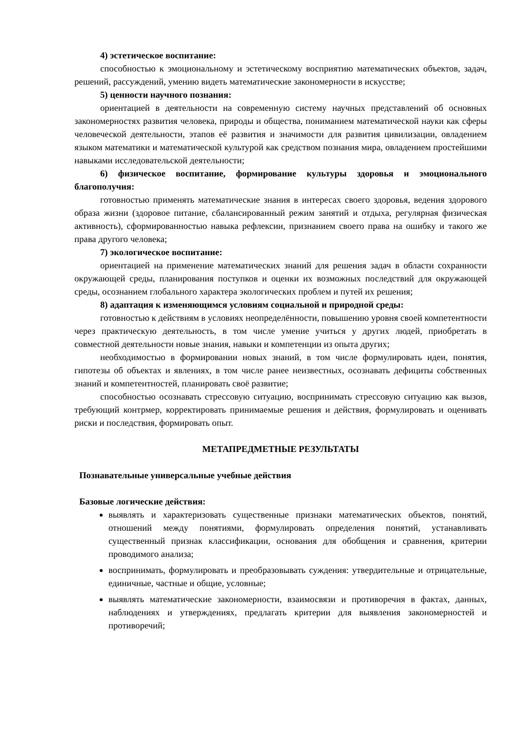4) эстетическое воспитание:
способностью к эмоциональному и эстетическому восприятию математических объектов, задач, решений, рассуждений, умению видеть математические закономерности в искусстве;
5) ценности научного познания:
ориентацией в деятельности на современную систему научных представлений об основных закономерностях развития человека, природы и общества, пониманием математической науки как сферы человеческой деятельности, этапов её развития и значимости для развития цивилизации, овладением языком математики и математической культурой как средством познания мира, овладением простейшими навыками исследовательской деятельности;
6) физическое воспитание, формирование культуры здоровья и эмоционального благополучия:
готовностью применять математические знания в интересах своего здоровья, ведения здорового образа жизни (здоровое питание, сбалансированный режим занятий и отдыха, регулярная физическая активность), сформированностью навыка рефлексии, признанием своего права на ошибку и такого же права другого человека;
7) экологическое воспитание:
ориентацией на применение математических знаний для решения задач в области сохранности окружающей среды, планирования поступков и оценки их возможных последствий для окружающей среды, осознанием глобального характера экологических проблем и путей их решения;
8) адаптация к изменяющимся условиям социальной и природной среды:
готовностью к действиям в условиях неопределённости, повышению уровня своей компетентности через практическую деятельность, в том числе умение учиться у других людей, приобретать в совместной деятельности новые знания, навыки и компетенции из опыта других;
необходимостью в формировании новых знаний, в том числе формулировать идеи, понятия, гипотезы об объектах и явлениях, в том числе ранее неизвестных, осознавать дефициты собственных знаний и компетентностей, планировать своё развитие;
способностью осознавать стрессовую ситуацию, воспринимать стрессовую ситуацию как вызов, требующий контрмер, корректировать принимаемые решения и действия, формулировать и оценивать риски и последствия, формировать опыт.
МЕТАПРЕДМЕТНЫЕ РЕЗУЛЬТАТЫ
Познавательные универсальные учебные действия
Базовые логические действия:
выявлять и характеризовать существенные признаки математических объектов, понятий, отношений между понятиями, формулировать определения понятий, устанавливать существенный признак классификации, основания для обобщения и сравнения, критерии проводимого анализа;
воспринимать, формулировать и преобразовывать суждения: утвердительные и отрицательные, единичные, частные и общие, условные;
выявлять математические закономерности, взаимосвязи и противоречия в фактах, данных, наблюдениях и утверждениях, предлагать критерии для выявления закономерностей и противоречий;